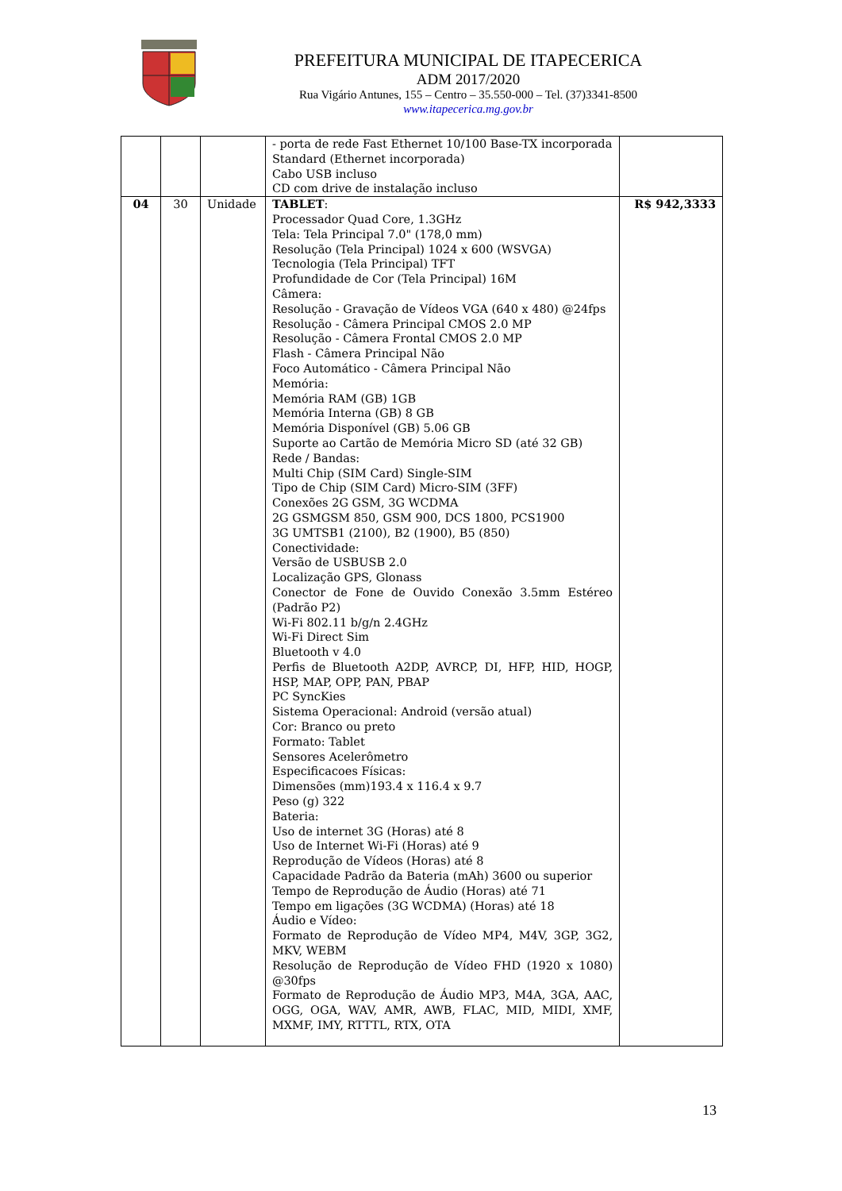PREFEITURA MUNICIPAL DE ITAPECERICA
ADM 2017/2020
Rua Vigário Antunes, 155 – Centro – 35.550-000 – Tel. (37)3341-8500
www.itapecerica.mg.gov.br
| | | | - porta de rede Fast Ethernet 10/100 Base-TX incorporada Standard (Ethernet incorporada) Cabo USB incluso CD com drive de instalação incluso | |
| 04 | 30 | Unidade | TABLET : Processador Quad Core, 1.3GHz Tela: Tela Principal 7.0" (178,0 mm) Resolução (Tela Principal) 1024 x 600 (WSVGA) Tecnologia (Tela Principal) TFT Profundidade de Cor (Tela Principal) 16M Câmera: Resolução - Gravação de Vídeos VGA (640 x 480) @24fps Resolução - Câmera Principal CMOS 2.0 MP Resolução - Câmera Frontal CMOS 2.0 MP Flash - Câmera Principal Não Foco Automático - Câmera Principal Não Memória: Memória RAM (GB) 1GB Memória Interna (GB) 8 GB Memória Disponível (GB) 5.06 GB Suporte ao Cartão de Memória Micro SD (até 32 GB) Rede / Bandas: Multi Chip (SIM Card) Single-SIM Tipo de Chip (SIM Card) Micro-SIM (3FF) Conexões 2G GSM, 3G WCDMA 2G GSMGSM 850, GSM 900, DCS 1800, PCS1900 3G UMTSB1 (2100), B2 (1900), B5 (850) Conectividade: Versão de USBUSB 2.0 Localização GPS, Glonass Conector de Fone de Ouvido Conexão 3.5mm Estéreo (Padrão P2) Wi-Fi 802.11 b/g/n 2.4GHz Wi-Fi Direct Sim Bluetooth v 4.0 Perfis de Bluetooth A2DP, AVRCP, DI, HFP, HID, HOGP, HSP, MAP, OPP, PAN, PBAP PC SyncKies Sistema Operacional: Android (versão atual) Cor: Branco ou preto Formato: Tablet Sensores Acelerômetro Especificacoes Físicas: Dimensões (mm)193.4 x 116.4 x 9.7 Peso (g) 322 Bateria: Uso de internet 3G (Horas) até 8 Uso de Internet Wi-Fi (Horas) até 9 Reprodução de Vídeos (Horas) até 8 Capacidade Padrão da Bateria (mAh) 3600 ou superior Tempo de Reprodução de Áudio (Horas) até 71 Tempo em ligações (3G WCDMA) (Horas) até 18 Áudio e Vídeo: Formato de Reprodução de Vídeo MP4, M4V, 3GP, 3G2, MKV, WEBM Resolução de Reprodução de Vídeo FHD (1920 x 1080) @30fps Formato de Reprodução de Áudio MP3, M4A, 3GA, AAC, OGG, OGA, WAV, AMR, AWB, FLAC, MID, MIDI, XMF, MXMF, IMY, RTTTL, RTX, OTA | R$ 942,3333 |
13